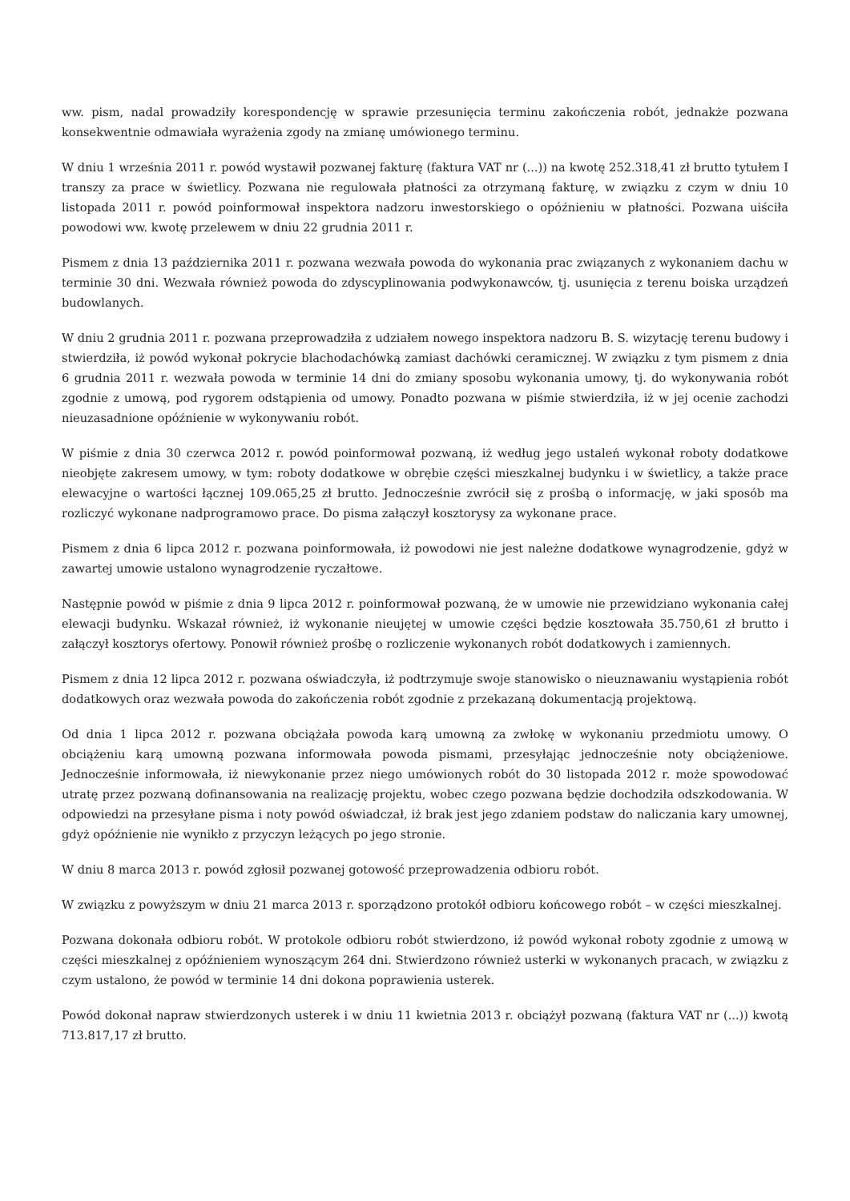ww. pism, nadal prowadziły korespondencję w sprawie przesunięcia terminu zakończenia robót, jednakże pozwana konsekwentnie odmawiała wyrażenia zgody na zmianę umówionego terminu.
W dniu 1 września 2011 r. powód wystawił pozwanej fakturę (faktura VAT nr (...)) na kwotę 252.318,41 zł brutto tytułem I transzy za prace w świetlicy. Pozwana nie regulowała płatności za otrzymaną fakturę, w związku z czym w dniu 10 listopada 2011 r. powód poinformował inspektora nadzoru inwestorskiego o opóźnieniu w płatności. Pozwana uiściła powodowi ww. kwotę przelewem w dniu 22 grudnia 2011 r.
Pismem z dnia 13 października 2011 r. pozwana wezwała powoda do wykonania prac związanych z wykonaniem dachu w terminie 30 dni. Wezwała również powoda do zdyscyplinowania podwykonawców, tj. usunięcia z terenu boiska urządzeń budowlanych.
W dniu 2 grudnia 2011 r. pozwana przeprowadziła z udziałem nowego inspektora nadzoru B. S. wizytację terenu budowy i stwierdziła, iż powód wykonał pokrycie blachodachówką zamiast dachówki ceramicznej. W związku z tym pismem z dnia 6 grudnia 2011 r. wezwała powoda w terminie 14 dni do zmiany sposobu wykonania umowy, tj. do wykonywania robót zgodnie z umową, pod rygorem odstąpienia od umowy. Ponadto pozwana w piśmie stwierdziła, iż w jej ocenie zachodzi nieuzasadnione opóźnienie w wykonywaniu robót.
W piśmie z dnia 30 czerwca 2012 r. powód poinformował pozwaną, iż według jego ustaleń wykonał roboty dodatkowe nieobjęte zakresem umowy, w tym: roboty dodatkowe w obrębie części mieszkalnej budynku i w świetlicy, a także prace elewacyjne o wartości łącznej 109.065,25 zł brutto. Jednocześnie zwrócił się z prośbą o informację, w jaki sposób ma rozliczyć wykonane nadprogramowo prace. Do pisma załączył kosztorysy za wykonane prace.
Pismem z dnia 6 lipca 2012 r. pozwana poinformowała, iż powodowi nie jest należne dodatkowe wynagrodzenie, gdyż w zawartej umowie ustalono wynagrodzenie ryczałtowe.
Następnie powód w piśmie z dnia 9 lipca 2012 r. poinformował pozwaną, że w umowie nie przewidziano wykonania całej elewacji budynku. Wskazał również, iż wykonanie nieujętej w umowie części będzie kosztowała 35.750,61 zł brutto i załączył kosztorys ofertowy. Ponowił również prośbę o rozliczenie wykonanych robót dodatkowych i zamiennych.
Pismem z dnia 12 lipca 2012 r. pozwana oświadczyła, iż podtrzymuje swoje stanowisko o nieuznawaniu wystąpienia robót dodatkowych oraz wezwała powoda do zakończenia robót zgodnie z przekazaną dokumentacją projektową.
Od dnia 1 lipca 2012 r. pozwana obciążała powoda karą umowną za zwłokę w wykonaniu przedmiotu umowy. O obciążeniu karą umowną pozwana informowała powoda pismami, przesyłając jednocześnie noty obciążeniowe. Jednocześnie informowała, iż niewykonanie przez niego umówionych robót do 30 listopada 2012 r. może spowodować utratę przez pozwaną dofinansowania na realizację projektu, wobec czego pozwana będzie dochodziła odszkodowania. W odpowiedzi na przesyłane pisma i noty powód oświadczał, iż brak jest jego zdaniem podstaw do naliczania kary umownej, gdyż opóźnienie nie wynikło z przyczyn leżących po jego stronie.
W dniu 8 marca 2013 r. powód zgłosił pozwanej gotowość przeprowadzenia odbioru robót.
W związku z powyższym w dniu 21 marca 2013 r. sporządzono protokół odbioru końcowego robót – w części mieszkalnej.
Pozwana dokonała odbioru robót. W protokole odbioru robót stwierdzono, iż powód wykonał roboty zgodnie z umową w części mieszkalnej z opóźnieniem wynoszącym 264 dni. Stwierdzono również usterki w wykonanych pracach, w związku z czym ustalono, że powód w terminie 14 dni dokona poprawienia usterek.
Powód dokonał napraw stwierdzonych usterek i w dniu 11 kwietnia 2013 r. obciążył pozwaną (faktura VAT nr (...)) kwotą 713.817,17 zł brutto.